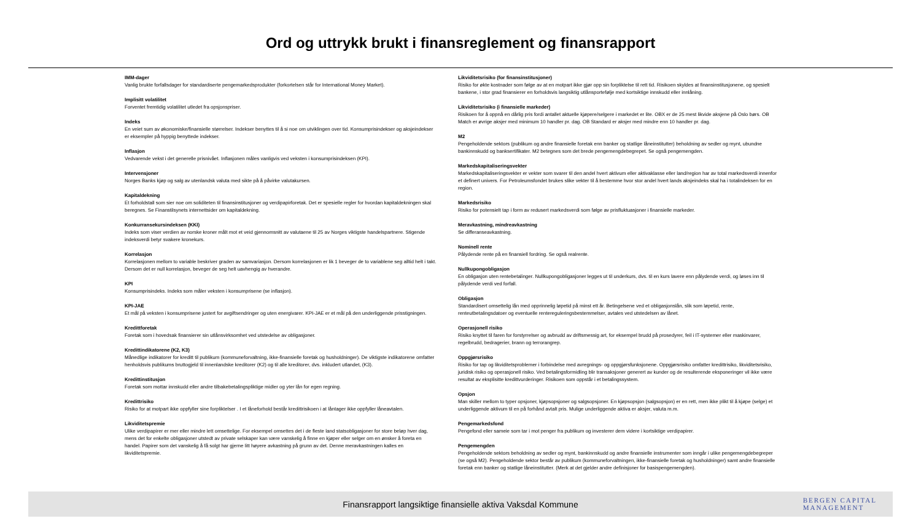Ord og uttrykk brukt i finansreglement og finansrapport
IMM-dager
Vanlig brukte forfallsdager for standardiserte pengemarkedsprodukter (forkortelsen står for International Money Market).
Implisitt volatilitet
Forventet fremtidig volatilitet utledet fra opsjonspriser.
Indeks
En veiet sum av økonomiske/finansielle størrelser. Indekser benyttes til å si noe om utviklingen over tid. Konsumprisindekser og aksjeindekser er eksempler på hyppig benyttede indekser.
Inflasjon
Vedvarende vekst i det generelle prisnivået. Inflasjonen måles vanligvis ved veksten i konsumprisindeksen (KPI).
Intervensjoner
Norges Banks kjøp og salg av utenlandsk valuta med sikte på å påvirke valutakursen.
Kapitaldekning
Et forholdstall som sier noe om soliditeten til finansinstitusjoner og verdipapirforetak. Det er spesielle regler for hvordan kapitaldekningen skal beregnes. Se Finanstilsynets internettsider om kapitaldekning.
Konkurransekursindeksen (KKI)
Indeks som viser verdien av norske kroner målt mot et veid gjennomsnitt av valutaene til 25 av Norges viktigste handelspartnere. Stigende indeksverdi betyr svakere kronekurs.
Korrelasjon
Korrelasjonen mellom to variable beskriver graden av samvariasjon. Dersom korrelasjonen er lik 1 beveger de to variablene seg alltid helt i takt. Dersom det er null korrelasjon, beveger de seg helt uavhengig av hverandre.
KPI
Konsumprisindeks. Indeks som måler veksten i konsumprisene (se inflasjon).
KPI-JAE
Et mål på veksten i konsumprisene justert for avgiftsendringer og uten energivarer. KPI-JAE er et mål på den underliggende prisstigningen.
Kredittforetak
Foretak som i hovedsak finansierer sin utlånsvirksomhet ved utstedelse av obligasjoner.
Kredittindikatorene (K2, K3)
Månedlige indikatorer for kreditt til publikum (kommuneforvaltning, ikke-finansielle foretak og husholdninger). De viktigste indikatorene omfatter henholdsvis publikums bruttogjeld til innenlandske kreditorer (K2) og til alle kreditorer, dvs. inkludert utlandet, (K3).
Kredittinstitusjon
Foretak som mottar innskudd eller andre tilbakebetalingspliktige midler og yter lån for egen regning.
Kredittrisiko
Risiko for at motpart ikke oppfyller sine forpliktelser . I et låneforhold består kredittrisikoen i at låntager ikke oppfyller låneavtalen.
Likviditetspremie
Ulike verdipapirer er mer eller mindre lett omsettelige. For eksempel omsettes det i de fleste land statsobligasjoner for store beløp hver dag, mens det for enkelte obligasjoner utstedt av private selskaper kan være vanskelig å finne en kjøper eller selger om en ønsker å foreta en handel. Papirer som det vanskelig å få solgt har gjerne litt høyere avkastning på grunn av det. Denne meravkastningen kalles en likviditetspremie.
Likviditetsrisiko (for finansinstitusjoner)
Risiko for økte kostnader som følge av at en motpart ikke gjør opp sin forpliktelse til rett tid. Risikoen skyldes at finansinstitusjonene, og spesielt bankene, i stor grad finansierer en forholdsvis langsiktig utlånsportefølje med kortsiktige innskudd eller innlåning.
Likviditetsrisiko (i finansielle markeder)
Risikoen for å oppnå en dårlig pris fordi antallet aktuelle kjøpere/selgere i markedet er lite. OBX er de 25 mest likvide aksjene på Oslo børs. OB Match er øvrige aksjer med minimum 10 handler pr. dag. OB Standard er aksjer med mindre enn 10 handler pr. dag.
M2
Pengeholdende sektors (publikum og andre finansielle foretak enn banker og statlige låneinstitutter) beholdning av sedler og mynt, ubundne bankinnskudd og banksertifikater. M2 betegnes som det brede pengemengdebegrepet. Se også pengemengden.
Markedskapitaliseringsvekter
Markedskapitaliseringsvekter er vekter som svarer til den andel hvert aktivum eller aktivaklasse eller land/region har av total markedsverdi innenfor et definert univers. For Petroleumsfondet brukes slike vekter til å bestemme hvor stor andel hvert lands aksjeindeks skal ha i totalindeksen for en region.
Markedsrisiko
Risiko for potensielt tap i form av redusert markedsverdi som følge av prisfluktuasjoner i finansielle markeder.
Meravkastning, mindreavkastning
Se differanseavkastning.
Nominell rente
Pålydende rente på en finansiell fordring. Se også realrente.
Nullkupongobligasjon
En obligasjon uten rentebetalinger. Nullkupongobligasjoner legges ut til underkurs, dvs. til en kurs lavere enn pålydende verdi, og løses inn til pålydende verdi ved forfall.
Obligasjon
Standardisert omsettelig lån med opprinnelig løpetid på minst ett år. Betingelsene ved et obligasjonslån, slik som løpetid, rente, renteutbetalingsdatoer og eventuelle rentereguleringsbestemmelser, avtales ved utstedelsen av lånet.
Operasjonell risiko
Risiko knyttet til faren for forstyrrelser og avbrudd av driftsmessig art, for eksempel brudd på prosedyrer, feil i IT-systemer eller maskinvarer, regelbrudd, bedragerier, brann og terrorangrep.
Oppgjørsrisiko
Risiko for tap og likviditetsproblemer i forbindelse med avregnings- og oppgjørsfunksjonene. Oppgjørsrisiko omfatter kredittrisiko, likviditetsrisiko, juridisk risiko og operasjonell risiko. Ved betalingsformidling blir transaksjoner generert av kunder og de resulterende eksponeringer vil ikke være resultat av eksplisitte kredittvurderinger. Risikoen som oppstår i et betalingssystem.
Opsjon
Man skiller mellom to typer opsjoner, kjøpsopsjoner og salgsopsjoner. En kjøpsopsjon (salgsopsjon) er en rett, men ikke plikt til å kjøpe (selge) et underliggende aktivum til en på forhånd avtalt pris. Mulige underliggende aktiva er aksjer, valuta m.m.
Pengemarkedsfond
Pengefond eller sameie som tar i mot penger fra publikum og investerer dem videre i kortsiktige verdipapirer.
Pengemengden
Pengeholdende sektors beholdning av sedler og mynt, bankinnskudd og andre finansielle instrumenter som inngår i ulike pengemengdebegreper (se også M2). Pengeholdende sektor består av publikum (kommuneforvaltningen, ikke-finansielle foretak og husholdninger) samt andre finansielle foretak enn banker og statlige låneinstitutter. (Merk at det gjelder andre definisjoner for basispengemengden).
Finansrapport langsiktige finansielle aktiva Vaksdal Kommune
BERGEN CAPITAL
MANAGEMENT